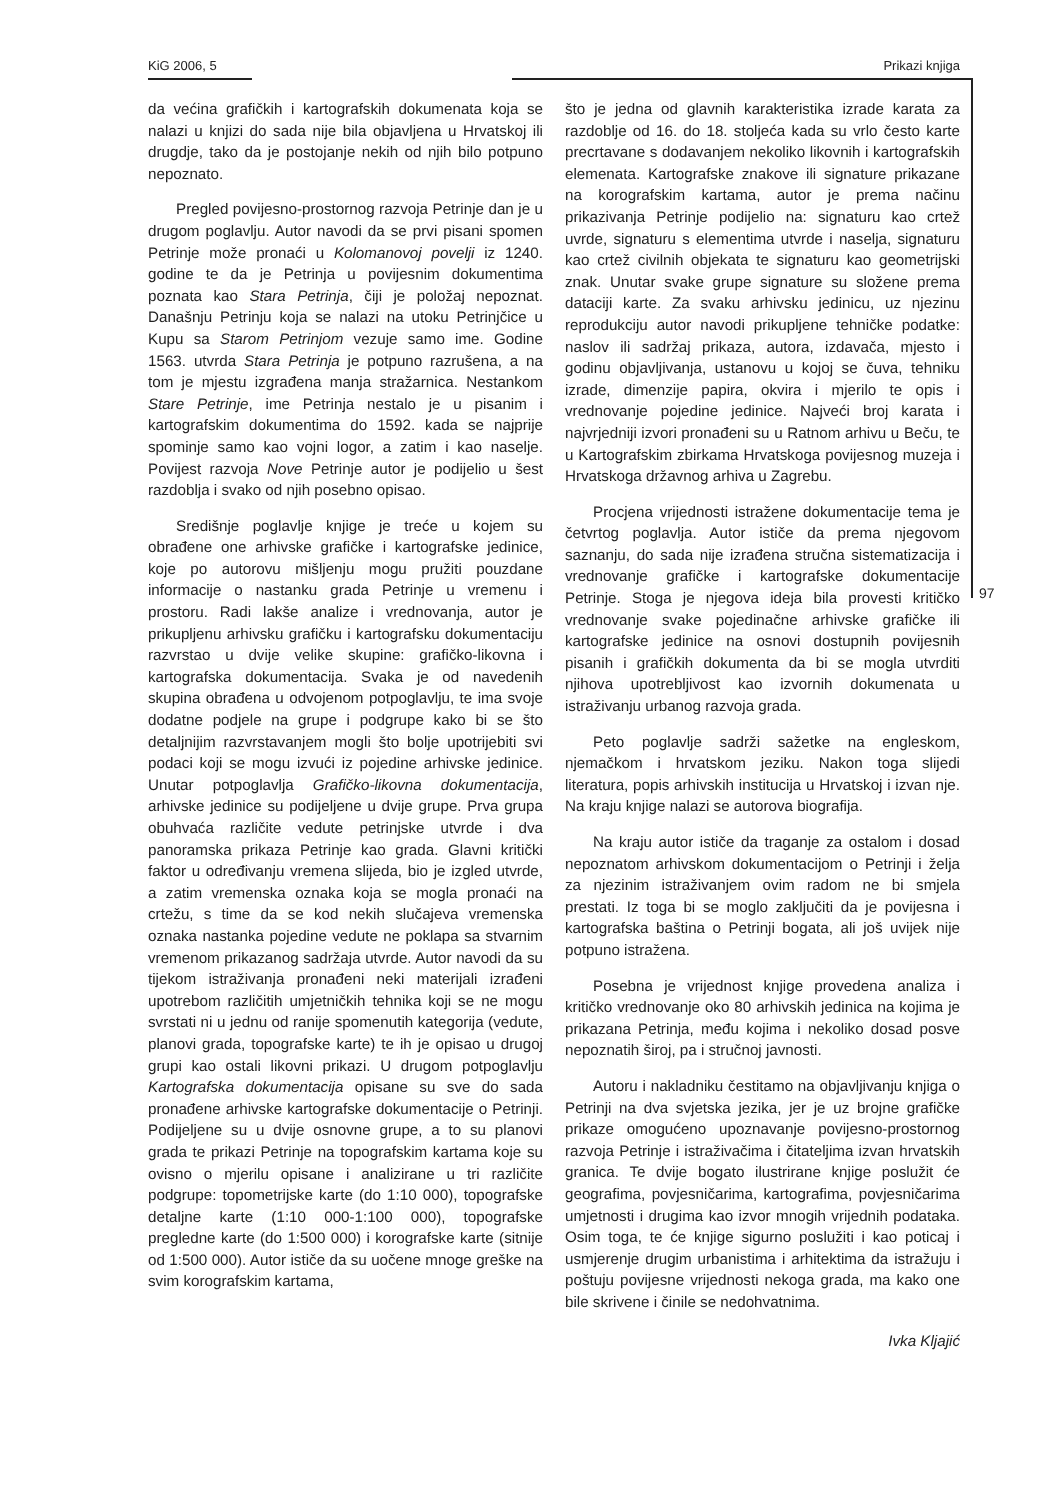KiG 2006, 5 Prikazi knjiga
97
da većina grafičkih i kartografskih dokumenata koja se nalazi u knjizi do sada nije bila objavljena u Hrvatskoj ili drugdje, tako da je postojanje nekih od njih bilo potpuno nepoznato.
Pregled povijesno-prostornog razvoja Petrinje dan je u drugom poglavlju. Autor navodi da se prvi pisani spomen Petrinje može pronaći u Kolomanovoj povelji iz 1240. godine te da je Petrinja u povijesnim dokumentima poznata kao Stara Petrinja, čiji je položaj nepoznat. Današnju Petrinju koja se nalazi na utoku Petrinjčice u Kupu sa Starom Petrinjom vezuje samo ime. Godine 1563. utvrda Stara Petrinja je potpuno razrušena, a na tom je mjestu izgrađena manja stražarnica. Nestankom Stare Petrinje, ime Petrinja nestalo je u pisanim i kartografskim dokumentima do 1592. kada se najprije spominje samo kao vojni logor, a zatim i kao naselje. Povijest razvoja Nove Petrinje autor je podijelio u šest razdoblja i svako od njih posebno opisao.
Središnje poglavlje knjige je treće u kojem su obrađene one arhivske grafičke i kartografske jedinice, koje po autorovu mišljenju mogu pružiti pouzdane informacije o nastanku grada Petrinje u vremenu i prostoru. Radi lakše analize i vrednovanja, autor je prikupljenu arhivsku grafičku i kartografsku dokumentaciju razvrstao u dvije velike skupine: grafičko-likovna i kartografska dokumentacija. Svaka je od navedenih skupina obrađena u odvojenom potpoglavlju, te ima svoje dodatne podjele na grupe i podgrupe kako bi se što detaljnijim razvrstavanjem mogli što bolje upotrijebiti svi podaci koji se mogu izvući iz pojedine arhivske jedinice. Unutar potpoglavlja Grafičko-likovna dokumentacija, arhivske jedinice su podijeljene u dvije grupe. Prva grupa obuhvaća različite vedute petrinjske utvrde i dva panoramska prikaza Petrinje kao grada. Glavni kritički faktor u određivanju vremena slijeda, bio je izgled utvrde, a zatim vremenska oznaka koja se mogla pronaći na crtežu, s time da se kod nekih slučajeva vremenska oznaka nastanka pojedine vedute ne poklapa sa stvarnim vremenom prikazanog sadržaja utvrde. Autor navodi da su tijekom istraživanja pronađeni neki materijali izrađeni upotrebom različitih umjetničkih tehnika koji se ne mogu svrstati ni u jednu od ranije spomenutih kategorija (vedute, planovi grada, topografske karte) te ih je opisao u drugoj grupi kao ostali likovni prikazi. U drugom potpoglavlju Kartografska dokumentacija opisane su sve do sada pronađene arhivske kartografske dokumentacije o Petrinji. Podijeljene su u dvije osnovne grupe, a to su planovi grada te prikazi Petrinje na topografskim kartama koje su ovisno o mjerilu opisane i analizirane u tri različite podgrupe: topometrijske karte (do 1:10 000), topografske detaljne karte (1:10 000-1:100 000), topografske pregledne karte (do 1:500 000) i korografske karte (sitnije od 1:500 000). Autor ističe da su uočene mnoge greške na svim korografskim kartama,
što je jedna od glavnih karakteristika izrade karata za razdoblje od 16. do 18. stoljeća kada su vrlo često karte precrtavane s dodavanjem nekoliko likovnih i kartografskih elemenata. Kartografske znakove ili signature prikazane na korografskim kartama, autor je prema načinu prikazivanja Petrinje podijelio na: signaturu kao crtež uvrde, signaturu s elementima utvrde i naselja, signaturu kao crtež civilnih objekata te signaturu kao geometrijski znak. Unutar svake grupe signature su složene prema dataciji karte. Za svaku arhivsku jedinicu, uz njezinu reprodukciju autor navodi prikupljene tehničke podatke: naslov ili sadržaj prikaza, autora, izdavača, mjesto i godinu objavljivanja, ustanovu u kojoj se čuva, tehniku izrade, dimenzije papira, okvira i mjerilo te opis i vrednovanje pojedine jedinice. Najveći broj karata i najvrjedniji izvori pronađeni su u Ratnom arhivu u Beču, te u Kartografskim zbirkama Hrvatskoga povijesnog muzeja i Hrvatskoga državnog arhiva u Zagrebu.
Procjena vrijednosti istražene dokumentacije tema je četvrtog poglavlja. Autor ističe da prema njegovom saznanju, do sada nije izrađena stručna sistematizacija i vrednovanje grafičke i kartografske dokumentacije Petrinje. Stoga je njegova ideja bila provesti kritičko vrednovanje svake pojedinačne arhivske grafičke ili kartografske jedinice na osnovi dostupnih povijesnih pisanih i grafičkih dokumenta da bi se mogla utvrditi njihova upotrebljivost kao izvornih dokumenata u istraživanju urbanog razvoja grada.
Peto poglavlje sadrži sažetke na engleskom, njemačkom i hrvatskom jeziku. Nakon toga slijedi literatura, popis arhivskih institucija u Hrvatskoj i izvan nje. Na kraju knjige nalazi se autorova biografija.
Na kraju autor ističe da traganje za ostalom i dosad nepoznatom arhivskom dokumentacijom o Petrinji i želja za njezinim istraživanjem ovim radom ne bi smjela prestati. Iz toga bi se moglo zaključiti da je povijesna i kartografska baština o Petrinji bogata, ali još uvijek nije potpuno istražena.
Posebna je vrijednost knjige provedena analiza i kritičko vrednovanje oko 80 arhivskih jedinica na kojima je prikazana Petrinja, među kojima i nekoliko dosad posve nepoznatih široj, pa i stručnoj javnosti.
Autoru i nakladniku čestitamo na objavljivanju knjiga o Petrinji na dva svjetska jezika, jer je uz brojne grafičke prikaze omogućeno upoznavanje povijesno-prostornog razvoja Petrinje i istraživačima i čitateljima izvan hrvatskih granica. Te dvije bogato ilustrirane knjige poslužit će geografima, povjesničarima, kartografima, povjesničarima umjetnosti i drugima kao izvor mnogih vrijednih podataka. Osim toga, te će knjige sigurno poslužiti i kao poticaj i usmjerenje drugim urbanistima i arhitektima da istražuju i poštuju povijesne vrijednosti nekoga grada, ma kako one bile skrivene i činile se nedohvatnima.
Ivka Kljajić